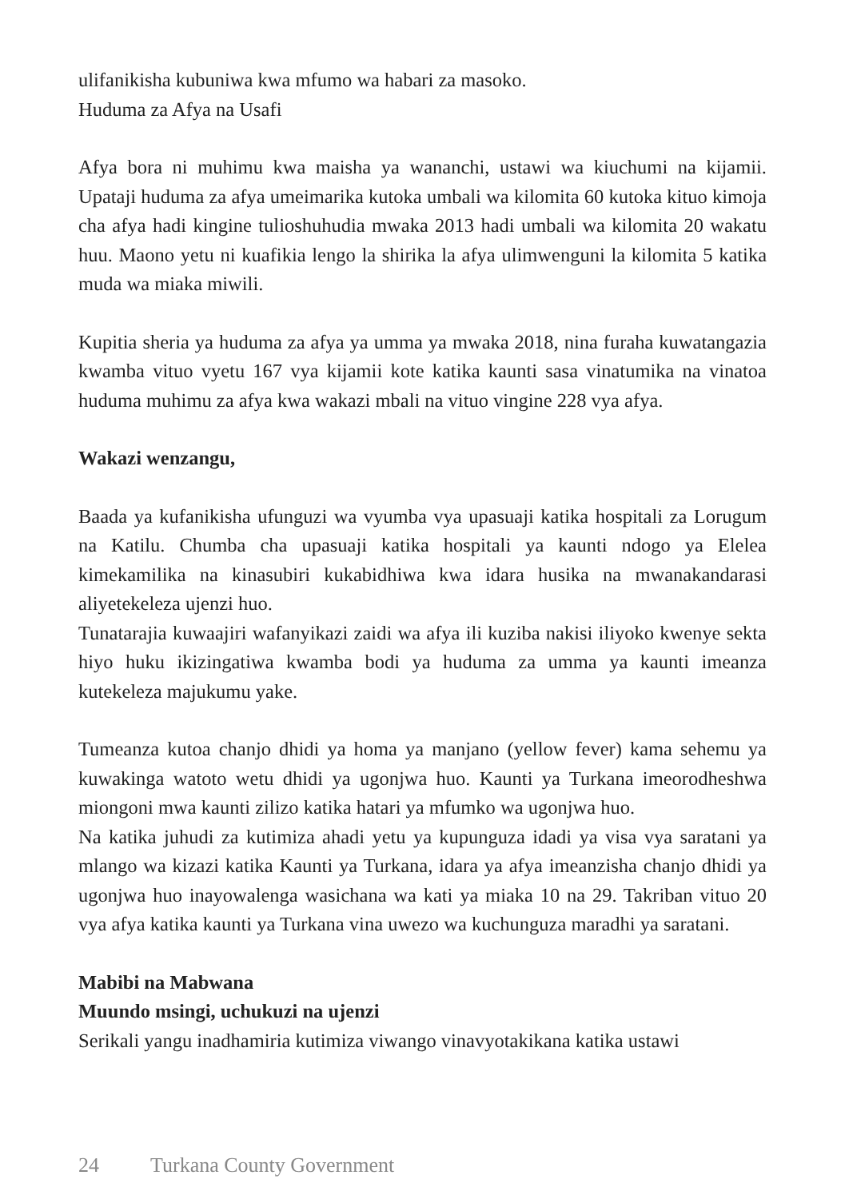ulifanikisha kubuniwa kwa mfumo wa habari za masoko.
Huduma za Afya na Usafi
Afya bora ni muhimu kwa maisha ya wananchi, ustawi wa kiuchumi na kijamii. Upataji huduma za afya umeimarika kutoka umbali wa kilomita 60 kutoka kituo kimoja cha afya hadi kingine tulioshuhudia mwaka 2013 hadi umbali wa kilomita 20 wakatu huu. Maono yetu ni kuafikia lengo la shirika la afya ulimwenguni la kilomita 5 katika muda wa miaka miwili.
Kupitia sheria ya huduma za afya ya umma ya mwaka 2018, nina furaha kuwatangazia kwamba vituo vyetu 167 vya kijamii kote katika kaunti sasa vinatumika na vinatoa huduma muhimu za afya kwa wakazi mbali na vituo vingine 228 vya afya.
Wakazi wenzangu,
Baada ya kufanikisha ufunguzi wa vyumba vya upasuaji katika hospitali za Lorugum na Katilu. Chumba cha upasuaji katika hospitali ya kaunti ndogo ya Elelea kimekamilika na kinasubiri kukabidhiwa kwa idara husika na mwanakandarasi aliyetekeleza ujenzi huo.
Tunatarajia kuwaajiri wafanyikazi zaidi wa afya ili kuziba nakisi iliyoko kwenye sekta hiyo huku ikizingatiwa kwamba bodi ya huduma za umma ya kaunti imeanza kutekeleza majukumu yake.
Tumeanza kutoa chanjo dhidi ya homa ya manjano (yellow fever) kama sehemu ya kuwakinga watoto wetu dhidi ya ugonjwa huo. Kaunti ya Turkana imeorodheshwa miongoni mwa kaunti zilizo katika hatari ya mfumko wa ugonjwa huo.
Na katika juhudi za kutimiza ahadi yetu ya kupunguza idadi ya visa vya saratani ya mlango wa kizazi katika Kaunti ya Turkana, idara ya afya imeanzisha chanjo dhidi ya ugonjwa huo inayowalenga wasichana wa kati ya miaka 10 na 29. Takriban vituo 20 vya afya katika kaunti ya Turkana vina uwezo wa kuchunguza maradhi ya saratani.
Mabibi na Mabwana
Muundo msingi, uchukuzi na ujenzi
Serikali yangu inadhamiria kutimiza viwango vinavyotakikana katika ustawi
24 Turkana County Government